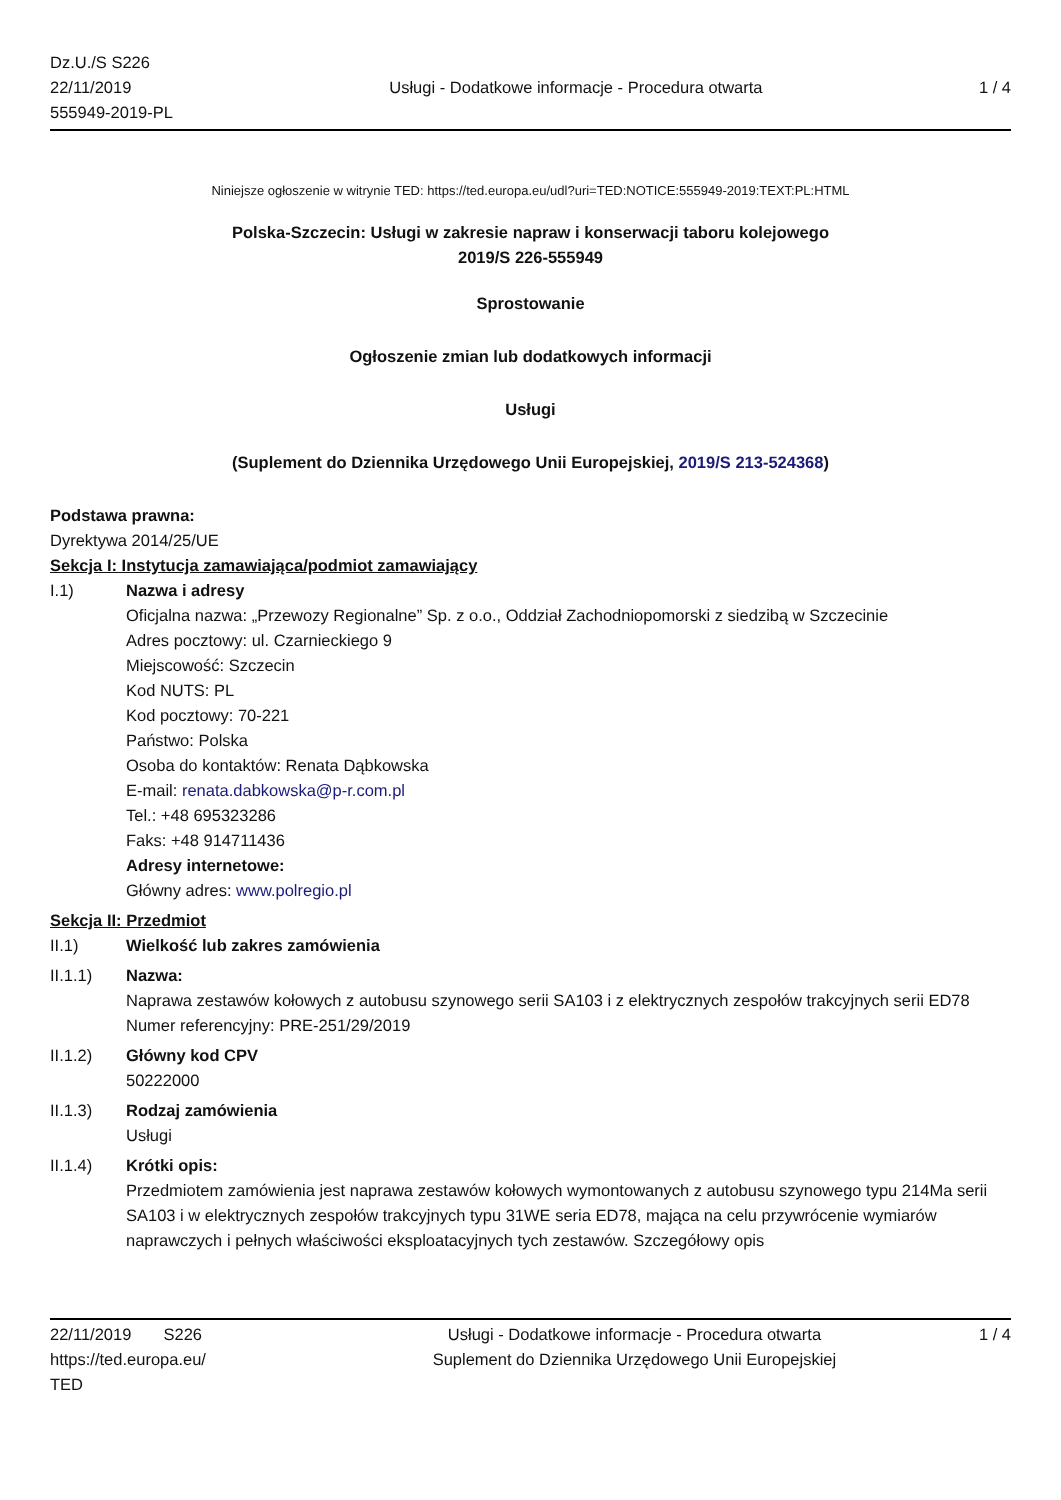Dz.U./S S226
22/11/2019
555949-2019-PL
Usługi - Dodatkowe informacje - Procedura otwarta
1 / 4
Niniejsze ogłoszenie w witrynie TED: https://ted.europa.eu/udl?uri=TED:NOTICE:555949-2019:TEXT:PL:HTML
Polska-Szczecin: Usługi w zakresie napraw i konserwacji taboru kolejowego
2019/S 226-555949
Sprostowanie
Ogłoszenie zmian lub dodatkowych informacji
Usługi
(Suplement do Dziennika Urzędowego Unii Europejskiej, 2019/S 213-524368)
Podstawa prawna:
Dyrektywa 2014/25/UE
Sekcja I: Instytucja zamawiająca/podmiot zamawiający
I.1) Nazwa i adresy
Oficjalna nazwa: „Przewozy Regionalne” Sp. z o.o., Oddział Zachodniopomorski z siedzibą w Szczecinie
Adres pocztowy: ul. Czarnieckiego 9
Miejscowość: Szczecin
Kod NUTS: PL
Kod pocztowy: 70-221
Państwo: Polska
Osoba do kontaktów: Renata Dąbkowska
E-mail: renata.dabkowska@p-r.com.pl
Tel.: +48 695323286
Faks: +48 914711436
Adresy internetowe:
Główny adres: www.polregio.pl
Sekcja II: Przedmiot
II.1) Wielkość lub zakres zamówienia
II.1.1) Nazwa:
Naprawa zestawów kołowych z autobusu szynowego serii SA103 i z elektrycznych zespołów trakcyjnych serii ED78
Numer referencyjny: PRE-251/29/2019
II.1.2) Główny kod CPV
50222000
II.1.3) Rodzaj zamówienia
Usługi
II.1.4) Krótki opis:
Przedmiotem zamówienia jest naprawa zestawów kołowych wymontowanych z autobusu szynowego typu 214Ma serii SA103 i w elektrycznych zespołów trakcyjnych typu 31WE seria ED78, mająca na celu przywrócenie wymiarów naprawczych i pełnych właściwości eksploatacyjnych tych zestawów. Szczegółowy opis
22/11/2019 S226
https://ted.europa.eu/
TED
Usługi - Dodatkowe informacje - Procedura otwarta
Suplement do Dziennika Urzędowego Unii Europejskiej
1 / 4